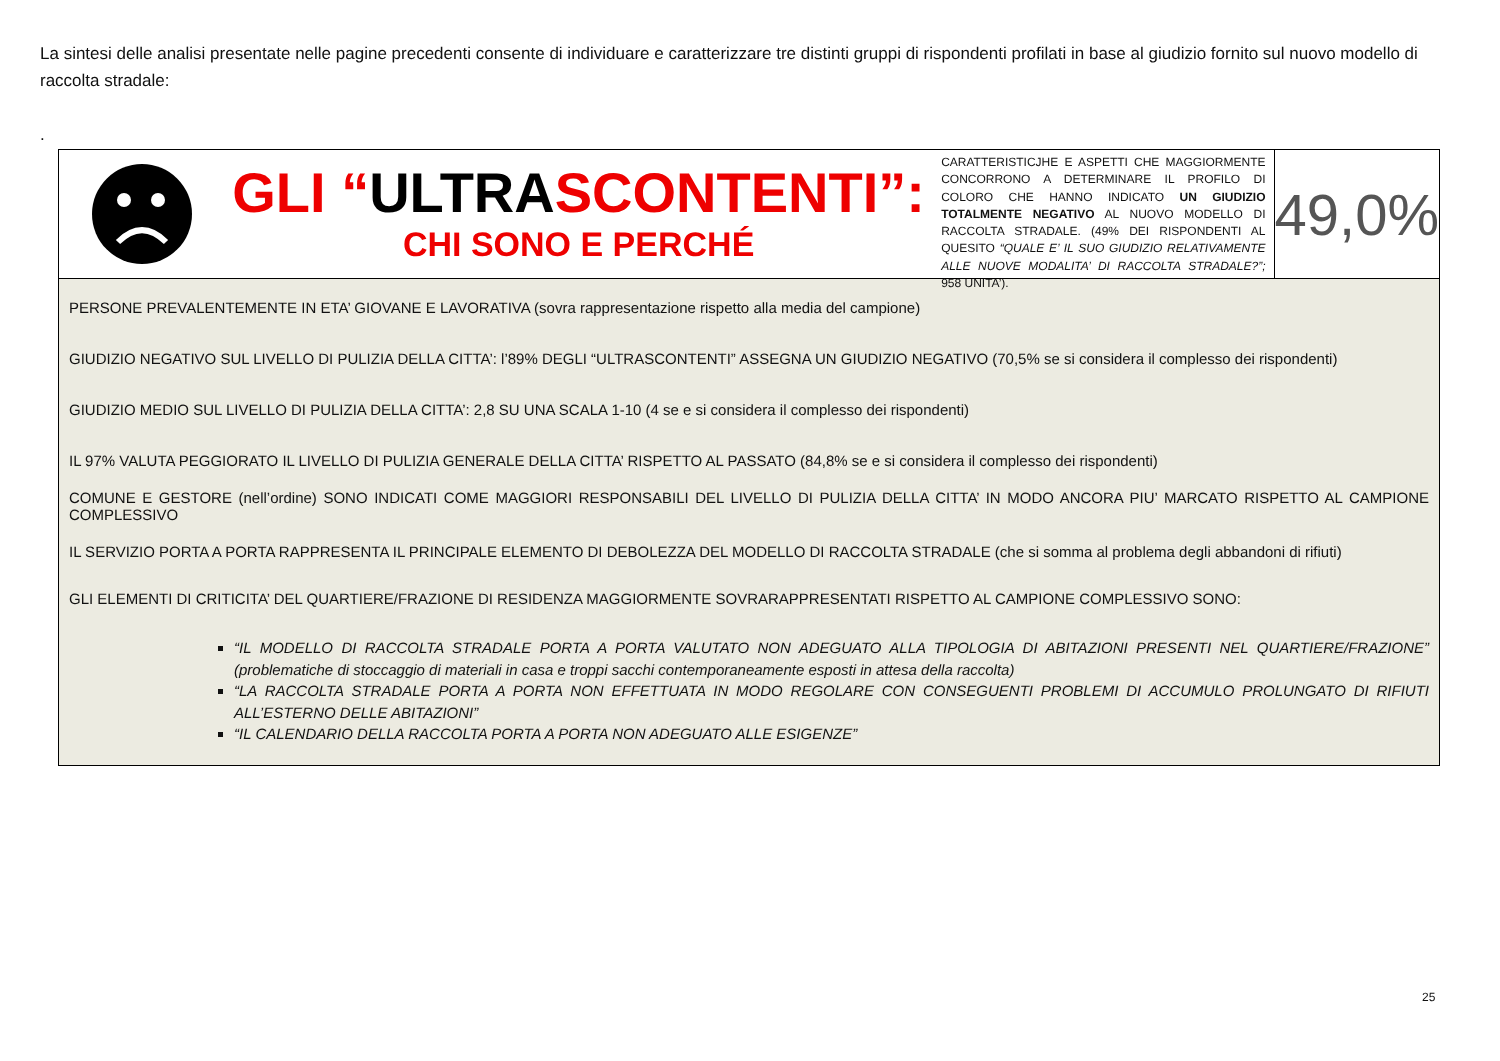La sintesi delle analisi presentate nelle pagine precedenti consente di individuare e caratterizzare tre distinti gruppi di rispondenti profilati in base al giudizio fornito sul nuovo modello di raccolta stradale:
.
GLI “ULTRASCONTENTI”:
CHI SONO E PERCHÉ
CARATTERISTICJHE E ASPETTI CHE MAGGIORMENTE CONCORRONO A DETERMINARE IL PROFILO DI COLORO CHE HANNO INDICATO UN GIUDIZIO TOTALMENTE NEGATIVO AL NUOVO MODELLO DI RACCOLTA STRADALE. (49% DEI RISPONDENTI AL QUESITO “QUALE E’ IL SUO GIUDIZIO RELATIVAMENTE ALLE NUOVE MODALITA’ DI RACCOLTA STRADALE?”; 958 UNITA’).
49,0%
PERSONE PREVALENTEMENTE IN ETA’ GIOVANE E LAVORATIVA (sovra rappresentazione rispetto alla media del campione)
GIUDIZIO NEGATIVO SUL LIVELLO DI PULIZIA DELLA CITTA’: l’89% DEGLI “ULTRASCONTENTI” ASSEGNA UN GIUDIZIO NEGATIVO (70,5% se si considera il complesso dei rispondenti)
GIUDIZIO MEDIO SUL LIVELLO DI PULIZIA DELLA CITTA’: 2,8 SU UNA SCALA 1-10 (4 se e si considera il complesso dei rispondenti)
IL 97% VALUTA PEGGIORATO IL LIVELLO DI PULIZIA GENERALE DELLA CITTA’ RISPETTO AL PASSATO (84,8% se e si considera il complesso dei rispondenti)
COMUNE E GESTORE (nell’ordine) SONO INDICATI COME MAGGIORI RESPONSABILI DEL LIVELLO DI PULIZIA DELLA CITTA’ IN MODO ANCORA PIU’ MARCATO RISPETTO AL CAMPIONE COMPLESSIVO
IL SERVIZIO PORTA A PORTA RAPPRESENTA IL PRINCIPALE ELEMENTO DI DEBOLEZZA DEL MODELLO DI RACCOLTA STRADALE (che si somma al problema degli abbandoni di rifiuti)
GLI ELEMENTI DI CRITICITA’ DEL QUARTIERE/FRAZIONE DI RESIDENZA MAGGIORMENTE SOVRARAPPRESENTATI RISPETTO AL CAMPIONE COMPLESSIVO SONO:
“IL MODELLO DI RACCOLTA STRADALE PORTA A PORTA VALUTATO NON ADEGUATO ALLA TIPOLOGIA DI ABITAZIONI PRESENTI NEL QUARTIERE/FRAZIONE” (problematiche di stoccaggio di materiali in casa e troppi sacchi contemporaneamente esposti in attesa della raccolta)
“LA RACCOLTA STRADALE PORTA A PORTA NON EFFETTUATA IN MODO REGOLARE CON CONSEGUENTI PROBLEMI DI ACCUMULO PROLUNGATO DI RIFIUTI ALL’ESTERNO DELLE ABITAZIONI”
“IL CALENDARIO DELLA RACCOLTA PORTA A PORTA NON ADEGUATO ALLE ESIGENZE”
25